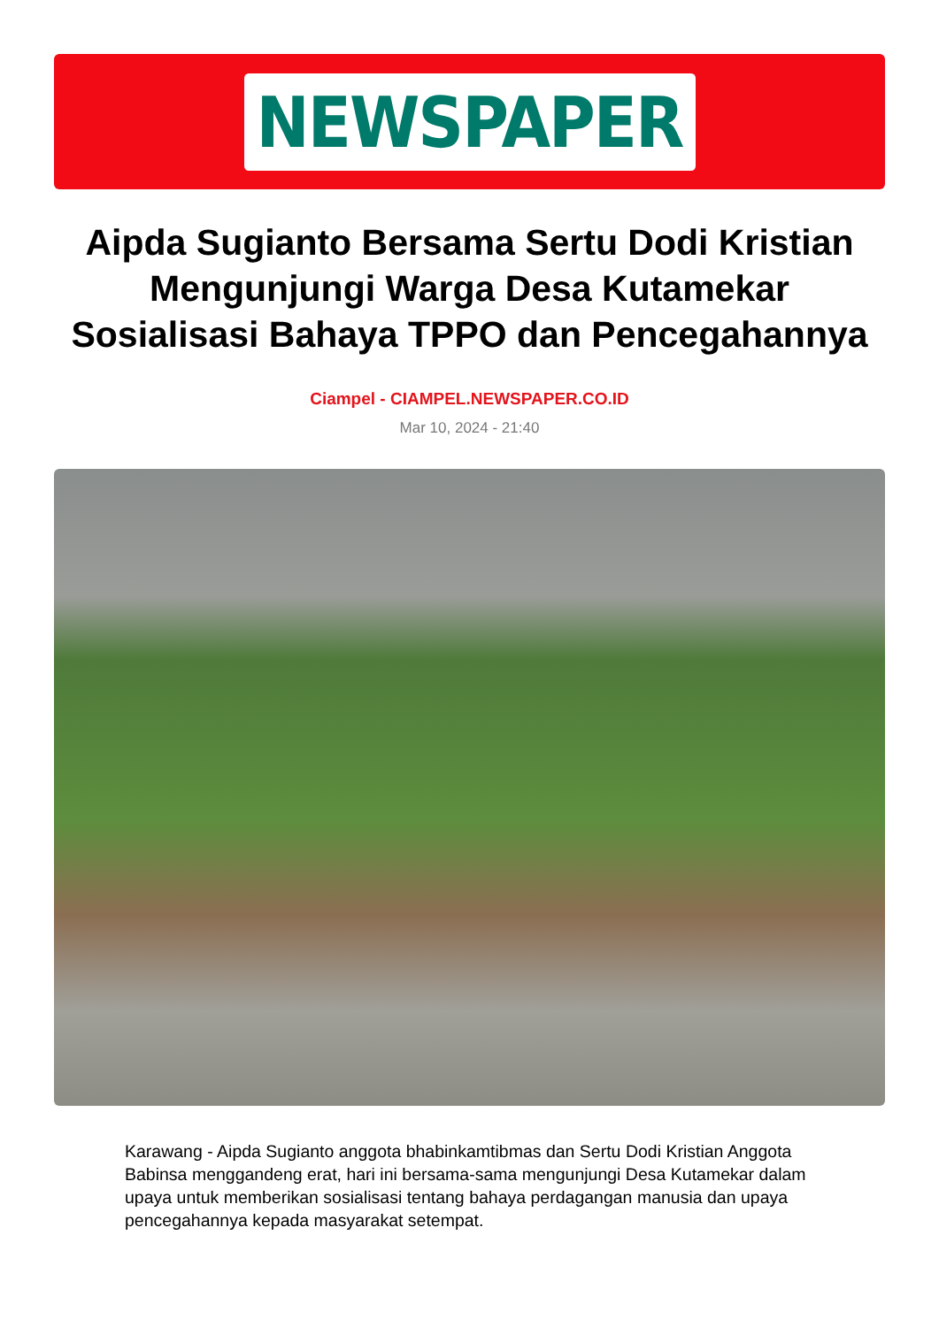NEWSPAPER
Aipda Sugianto Bersama Sertu Dodi Kristian Mengunjungi Warga Desa Kutamekar Sosialisasi Bahaya TPPO dan Pencegahannya
Ciampel - CIAMPEL.NEWSPAPER.CO.ID
Mar 10, 2024 - 21:40
Karawang - Aipda Sugianto anggota bhabinkamtibmas dan Sertu Dodi Kristian Anggota Babinsa menggandeng erat, hari ini bersama-sama mengunjungi Desa Kutamekar dalam upaya untuk memberikan sosialisasi tentang bahaya perdagangan manusia dan upaya pencegahannya kepada masyarakat setempat.